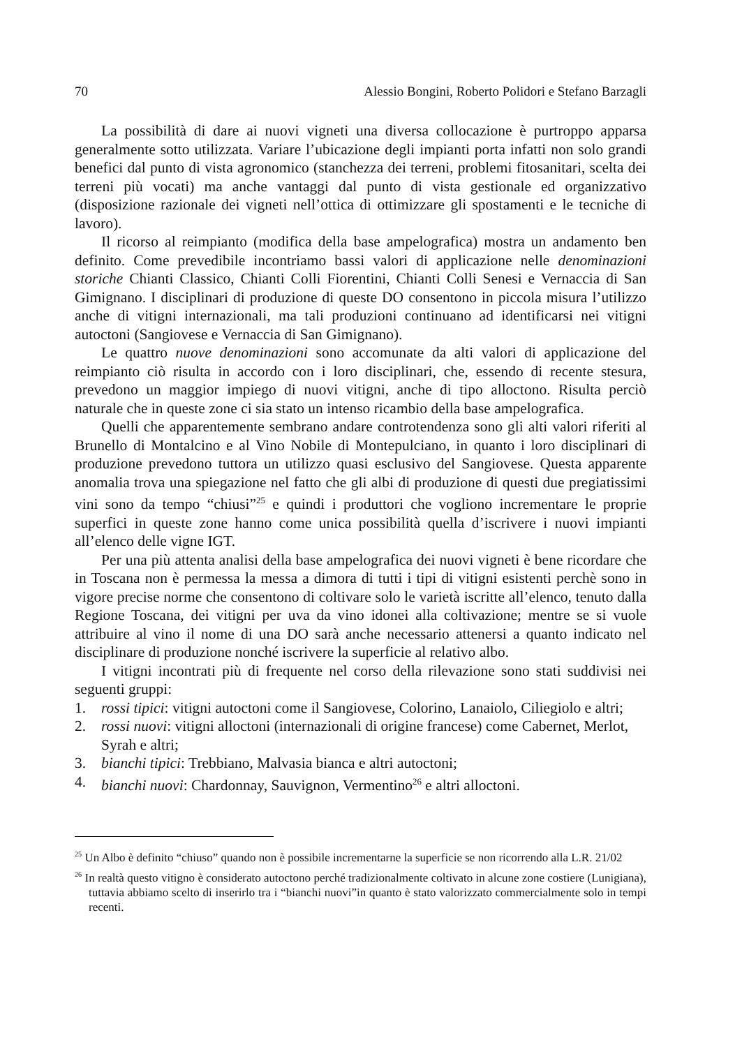70 Alessio Bongini, Roberto Polidori e Stefano Barzagli
La possibilità di dare ai nuovi vigneti una diversa collocazione è purtroppo apparsa generalmente sotto utilizzata. Variare l’ubicazione degli impianti porta infatti non solo grandi benefici dal punto di vista agronomico (stanchezza dei terreni, problemi fitosanitari, scelta dei terreni più vocati) ma anche vantaggi dal punto di vista gestionale ed organizzativo (disposizione razionale dei vigneti nell’ottica di ottimizzare gli spostamenti e le tecniche di lavoro).
Il ricorso al reimpianto (modifica della base ampelografica) mostra un andamento ben definito. Come prevedibile incontriamo bassi valori di applicazione nelle denominazioni storiche Chianti Classico, Chianti Colli Fiorentini, Chianti Colli Senesi e Vernaccia di San Gimignano. I disciplinari di produzione di queste DO consentono in piccola misura l’utilizzo anche di vitigni internazionali, ma tali produzioni continuano ad identificarsi nei vitigni autoctoni (Sangiovese e Vernaccia di San Gimignano).
Le quattro nuove denominazioni sono accomunate da alti valori di applicazione del reimpianto ciò risulta in accordo con i loro disciplinari, che, essendo di recente stesura, prevedono un maggior impiego di nuovi vitigni, anche di tipo alloctono. Risulta perciò naturale che in queste zone ci sia stato un intenso ricambio della base ampelografica.
Quelli che apparentemente sembrano andare controtendenza sono gli alti valori riferiti al Brunello di Montalcino e al Vino Nobile di Montepulciano, in quanto i loro disciplinari di produzione prevedono tuttora un utilizzo quasi esclusivo del Sangiovese. Questa apparente anomalia trova una spiegazione nel fatto che gli albi di produzione di questi due pregiatissimi vini sono da tempo “chiusi”<sup>25</sup> e quindi i produttori che vogliono incrementare le proprie superfici in queste zone hanno come unica possibilità quella d’iscrivere i nuovi impianti all’elenco delle vigne IGT.
Per una più attenta analisi della base ampelografica dei nuovi vigneti è bene ricordare che in Toscana non è permessa la messa a dimora di tutti i tipi di vitigni esistenti perchè sono in vigore precise norme che consentono di coltivare solo le varietà iscritte all’elenco, tenuto dalla Regione Toscana, dei vitigni per uva da vino idonei alla coltivazione; mentre se si vuole attribuire al vino il nome di una DO sarà anche necessario attenersi a quanto indicato nel disciplinare di produzione nonché iscrivere la superficie al relativo albo.
I vitigni incontrati più di frequente nel corso della rilevazione sono stati suddivisi nei seguenti gruppi:
1. rossi tipici: vitigni autoctoni come il Sangiovese, Colorino, Lanaiolo, Ciliegiolo e altri;
2. rossi nuovi: vitigni alloctoni (internazionali di origine francese) come Cabernet, Merlot, Syrah e altri;
3. bianchi tipici: Trebbiano, Malvasia bianca e altri autoctoni;
4. bianchi nuovi: Chardonnay, Sauvignon, Vermentino<sup>26</sup> e altri alloctoni.
<sup>25</sup> Un Albo è definito “chiuso” quando non è possibile incrementarne la superficie se non ricorrendo alla L.R. 21/02
<sup>26</sup> In realtà questo vitigno è considerato autoctono perché tradizionalmente coltivato in alcune zone costiere (Lunigiana), tuttavia abbiamo scelto di inserirlo tra i “bianchi nuovi”in quanto è stato valorizzato commercialmente solo in tempi recenti.